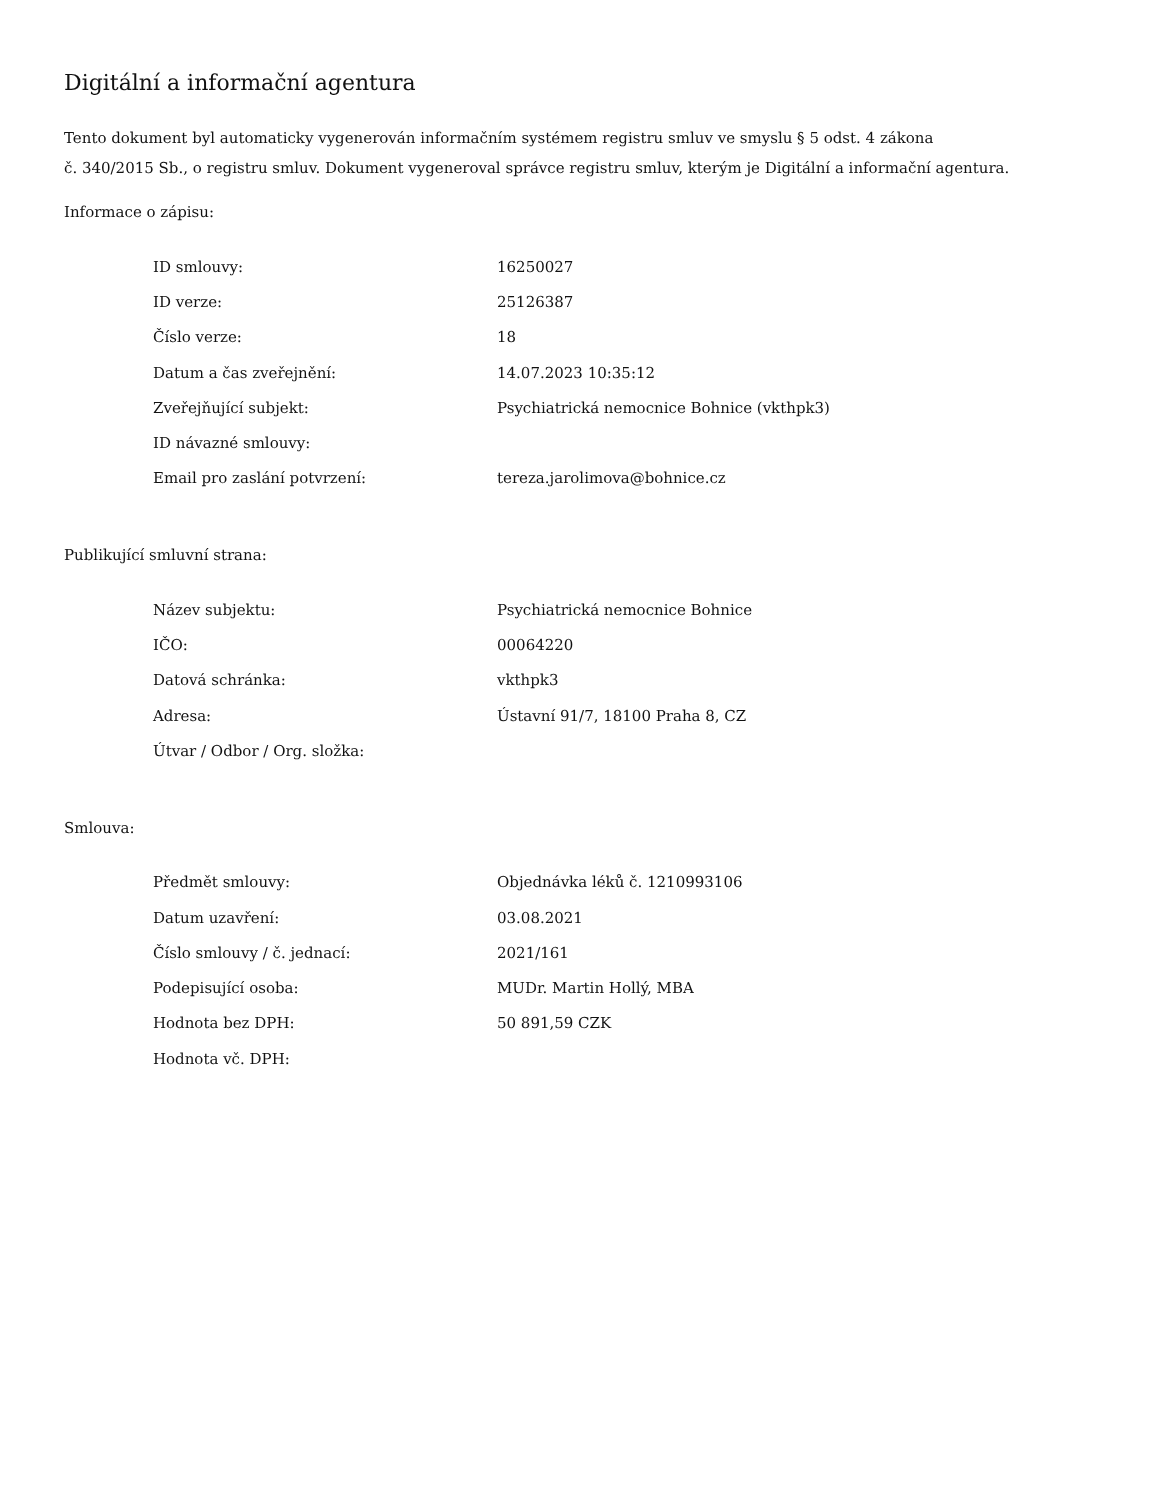Digitální a informační agentura
Tento dokument byl automaticky vygenerován informačním systémem registru smluv ve smyslu § 5 odst. 4 zákona
č. 340/2015 Sb., o registru smluv. Dokument vygeneroval správce registru smluv, kterým je Digitální a informační agentura.
Informace o zápisu:
| ID smlouvy: | 16250027 |
| ID verze: | 25126387 |
| Číslo verze: | 18 |
| Datum a čas zveřejnění: | 14.07.2023 10:35:12 |
| Zveřejňující subjekt: | Psychiatrická nemocnice Bohnice (vkthpk3) |
| ID návazné smlouvy: | |
| Email pro zaslání potvrzení: | tereza.jarolimova@bohnice.cz |
Publikující smluvní strana:
| Název subjektu: | Psychiatrická nemocnice Bohnice |
| IČO: | 00064220 |
| Datová schránka: | vkthpk3 |
| Adresa: | Ústavní 91/7, 18100 Praha 8, CZ |
| Útvar / Odbor / Org. složka: | |
Smlouva:
| Předmět smlouvy: | Objednávka léků č. 1210993106 |
| Datum uzavření: | 03.08.2021 |
| Číslo smlouvy / č. jednací: | 2021/161 |
| Podepisující osoba: | MUDr. Martin Hollý, MBA |
| Hodnota bez DPH: | 50 891,59 CZK |
| Hodnota vč. DPH: | |